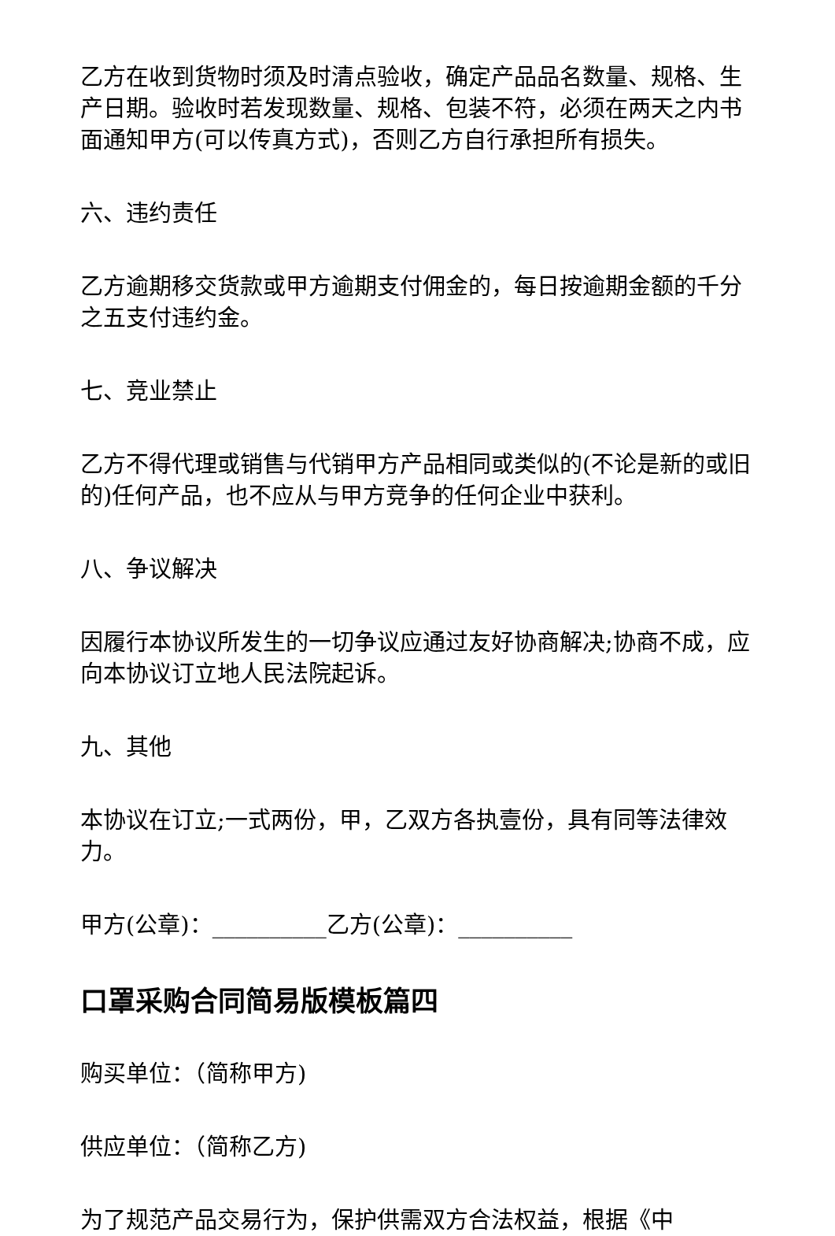乙方在收到货物时须及时清点验收，确定产品品名数量、规格、生产日期。验收时若发现数量、规格、包装不符，必须在两天之内书面通知甲方(可以传真方式)，否则乙方自行承担所有损失。
六、违约责任
乙方逾期移交货款或甲方逾期支付佣金的，每日按逾期金额的千分之五支付违约金。
七、竞业禁止
乙方不得代理或销售与代销甲方产品相同或类似的(不论是新的或旧的)任何产品，也不应从与甲方竞争的任何企业中获利。
八、争议解决
因履行本协议所发生的一切争议应通过友好协商解决;协商不成，应向本协议订立地人民法院起诉。
九、其他
本协议在订立;一式两份，甲，乙双方各执壹份，具有同等法律效力。
甲方(公章)：__________乙方(公章)：__________
口罩采购合同简易版模板篇四
购买单位：（简称甲方)
供应单位：（简称乙方)
为了规范产品交易行为，保护供需双方合法权益，根据《中